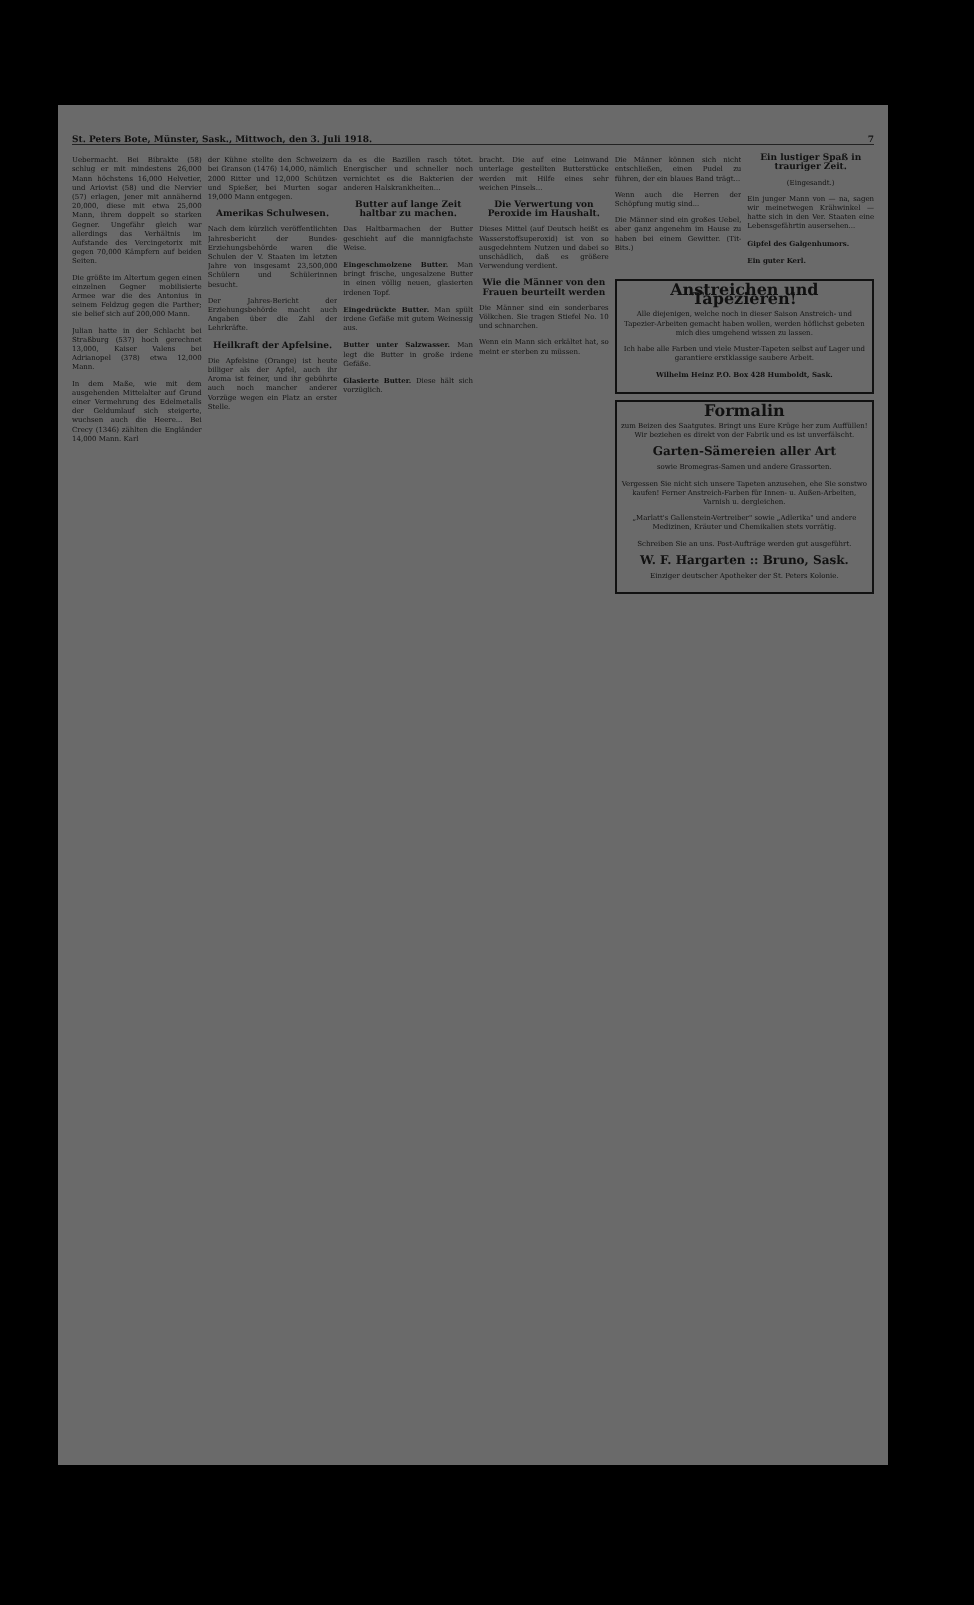St. Peters Bote, Münster, Sask., Mittwoch, den 3. Juli 1918. 7
Uebermacht. Bei Bibrakte (58) schlug er mit mindestens 26,000 Mann höchstens 16,000 Helvetier, und Ariovist (58) und die Nervier (57) erlagen, jener mit annähernd 20,000, diese mit etwa 25,000 Mann, ihrem doppelt so starken Gegner. Ungefähr gleich war allerdings das Verhältnis im Aufstande des Vercingetorix mit gegen 70,000 Kämpfern auf beiden Seiten.
Die größte im Altertum gegen einen einzelnen Gegner mobilisierte Armee war die des Antonius in seinem Feldzug gegen die Parther; sie belief sich auf 200,000 Mann.
Julian hatte in der Schlacht bei Straßburg (537) hoch gerechnet 13,000, Kaiser Valens bei Adrianopel (378) etwa 12,000 Mann.
In dem Maße, wie mit dem ausgehenden Mittelalter auf Grund einer Vermehrung des Edelmetalls der Geldumlauf sich steigerte, wuchsen auch die Heere... Bei Crecy (1346) zählten die Engländer 14,000 Mann. Karl
der Kühne stellte den Schweizern bei Granson (1476) 14,000, nämlich 2000 Ritter und 12,000 Schützen und Spießer, bei Murten sogar 19,000 Mann entgegen.
Amerikas Schulwesen.
Nach dem kürzlich veröffentlichten Jahresbericht der Bundes-Erziehungsbehörde waren die Schulen der V. Staaten im letzten Jahre von insgesamt 23,500,000 Schülern und Schülerinnen besucht.
Der Jahres-Bericht der Erziehungsbehörde macht auch Angaben über die Zahl der Lehrkräfte.
Heilkraft der Apfelsine.
Die Apfelsine (Orange) ist heute billiger als der Apfel, auch ihr Aroma ist feiner, und ihr gebührte auch noch mancher anderer Vorzüge wegen ein Platz an erster Stelle.
da es die Bazillen rasch tötet. Energischer und schneller noch vernichtet es die Bakterien der anderen Halskrankheiten...
Butter auf lange Zeit haltbar zu machen.
Das Haltbarmachen der Butter geschieht auf die mannigfachste Weise.
Eingeschmolzene Butter. Man bringt frische, ungesalzene Butter in einen völlig neuen, glasierten irdenen Topf.
Eingedrückte Butter. Man spült irdene Gefäße mit gutem Weinessig aus.
Butter unter Salzwasser. Man legt die Butter in große irdene Gefäße.
Glasierte Butter. Diese hält sich vorzüglich.
bracht. Die auf eine Leinwand unterlage gestellten Butterstücke werden mit Hilfe eines sehr weichen Pinsels...
Die Verwertung von Peroxide im Haushalt.
Dieses Mittel (auf Deutsch heißt es Wasserstoffsuperoxid) ist von so ausgedehntem Nutzen und dabei so unschädlich, daß es größere Verwendung verdient.
Wie die Männer von den Frauen beurteilt werden
Die Männer sind ein sonderbares Völkchen. Sie tragen Stiefel No. 10 und schnarchen.
Wenn ein Mann sich erkältet hat, so meint er sterben zu müssen.
Die Männer können sich nicht entschließen, einen Pudel zu führen, der ein blaues Band trägt...
Wenn auch die Herren der Schöpfung mutig sind...
Die Männer sind ein großes Uebel, aber ganz angenehm im Hause zu haben bei einem Gewitter. (Tit-Bits.)
Ein lustiger Spaß in trauriger Zeit.
(Eingesandt.)
Ein junger Mann von — na, sagen wir meinetwegen Krähwinkel — hatte sich in den Ver. Staaten eine Lebensgefährtin ausersehen...
Gipfel des Galgenhumors.
Ein guter Kerl.
Anstreichen und Tapezieren!
Alle diejenigen, welche noch in dieser Saison Anstreich- und Tapezier-Arbeiten gemacht haben wollen, werden höflichst gebeten mich dies umgehend wissen zu lassen.
Ich habe alle Farben und viele Muster-Tapeten selbst auf Lager und garantiere erstklassige saubere Arbeit.
Wilhelm Heinz P.O. Box 428 Humboldt, Sask.
Formalin
zum Beizen des Saatgutes. Bringt uns Eure Krüge her zum Auffüllen! Wir beziehen es direkt von der Fabrik und es ist unverfälscht.
Garten-Sämereien aller Art
sowie Bromegras-Samen und andere Grassorten.
Vergessen Sie nicht sich unsere Tapeten anzusehen, ehe Sie sonstwo kaufen! Ferner Anstreich-Farben für Innen- u. Außen-Arbeiten, Varnish u. dergleichen.
„Marlatt's Gallenstein-Vertreiber" sowie „Adlerika" und andere Medizinen, Kräuter und Chemikalien stets vorrätig.
Schreiben Sie an uns. Post-Aufträge werden gut ausgeführt.
W. F. Hargarten :: Bruno, Sask.
Einziger deutscher Apotheker der St. Peters Kolonie.